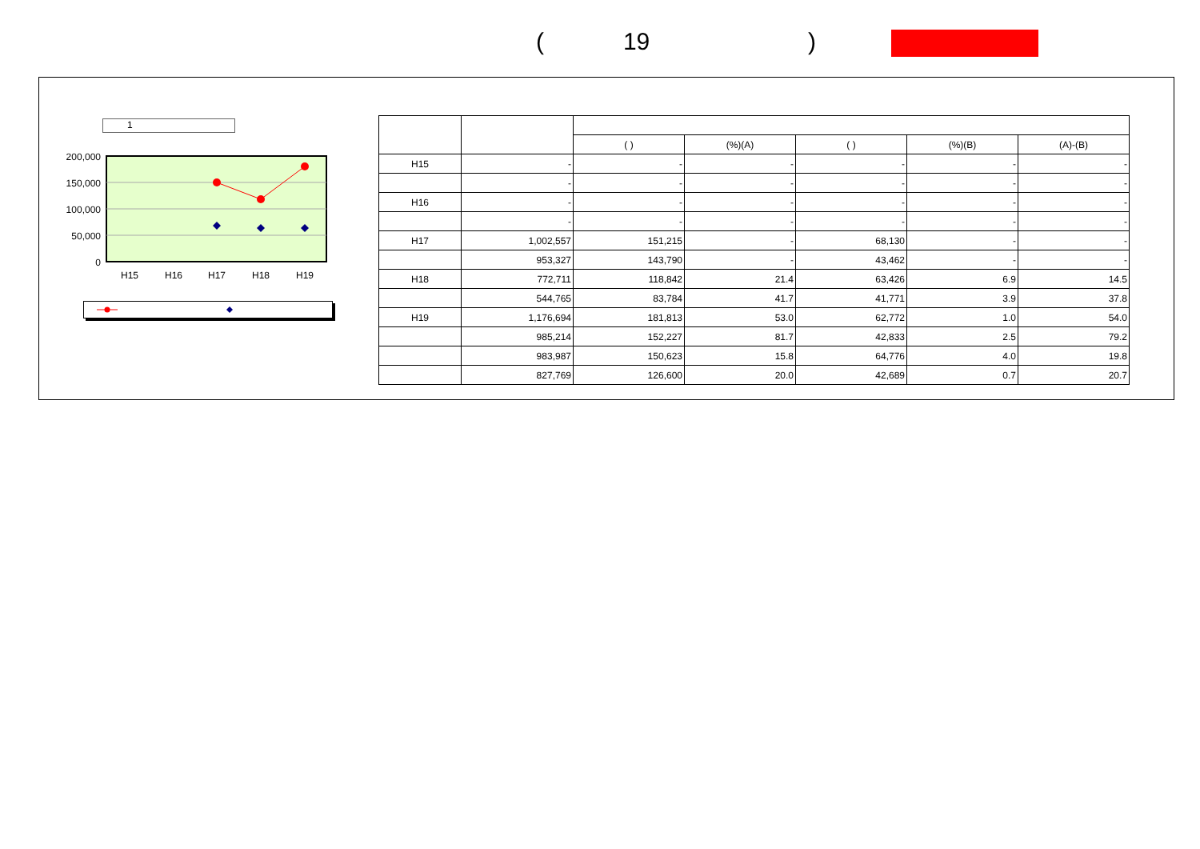(19 )
1
200,000
150,000
100,000
50,000
0
H15
H16
H17
H18
H19
| | | ( ) | (%)(A) | ( ) | (%)(B) | (A)-(B) |
| --- | --- | --- | --- | --- | --- | --- |
| H15 | - | - | - | - | - | - |
| | - | - | - | - | - | - |
| H16 | - | - | - | - | - | - |
| | - | - | - | - | - | - |
| H17 | 1,002,557 | 151,215 | - | 68,130 | - | - |
| | 953,327 | 143,790 | - | 43,462 | - | - |
| H18 | 772,711 | 118,842 | 21.4 | 63,426 | 6.9 | 14.5 |
| | 544,765 | 83,784 | 41.7 | 41,771 | 3.9 | 37.8 |
| H19 | 1,176,694 | 181,813 | 53.0 | 62,772 | 1.0 | 54.0 |
| | 985,214 | 152,227 | 81.7 | 42,833 | 2.5 | 79.2 |
| | 983,987 | 150,623 | 15.8 | 64,776 | 4.0 | 19.8 |
| | 827,769 | 126,600 | 20.0 | 42,689 | 0.7 | 20.7 |